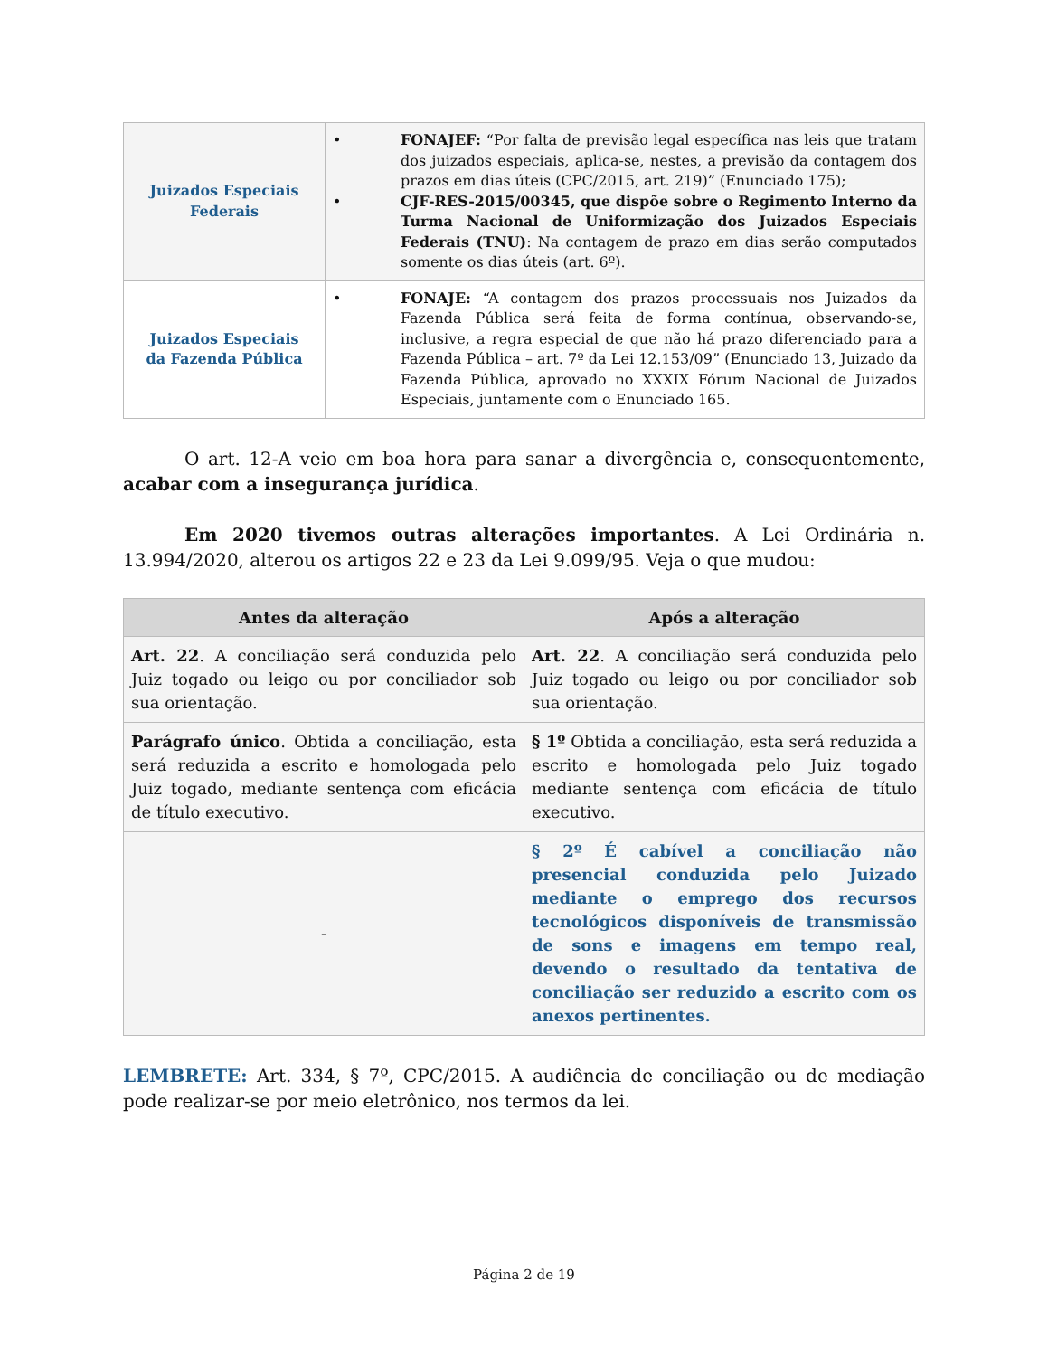| Juizados Especiais Federais | • FONAJEF: “Por falta de previsão legal específica nas leis que tratam dos juizados especiais, aplica-se, nestes, a previsão da contagem dos prazos em dias úteis (CPC/2015, art. 219)” (Enunciado 175); • CJF-RES-2015/00345, que dispõe sobre o Regimento Interno da Turma Nacional de Uniformização dos Juizados Especiais Federais (TNU) : Na contagem de prazo em dias serão computados somente os dias úteis (art. 6º). |
| Juizados Especiais da Fazenda Pública | • FONAJE: “A contagem dos prazos processuais nos Juizados da Fazenda Pública será feita de forma contínua, observando-se, inclusive, a regra especial de que não há prazo diferenciado para a Fazenda Pública – art. 7º da Lei 12.153/09” (Enunciado 13, Juizado da Fazenda Pública, aprovado no XXXIX Fórum Nacional de Juizados Especiais, juntamente com o Enunciado 165. |
O art. 12-A veio em boa hora para sanar a divergência e, consequentemente, acabar com a insegurança jurídica.
Em 2020 tivemos outras alterações importantes. A Lei Ordinária n. 13.994/2020, alterou os artigos 22 e 23 da Lei 9.099/95. Veja o que mudou:
| Antes da alteração | Após a alteração |
| --- | --- |
| Art. 22 . A conciliação será conduzida pelo Juiz togado ou leigo ou por conciliador sob sua orientação. | Art. 22 . A conciliação será conduzida pelo Juiz togado ou leigo ou por conciliador sob sua orientação. |
| Parágrafo único . Obtida a conciliação, esta será reduzida a escrito e homologada pelo Juiz togado, mediante sentença com eficácia de título executivo. | § 1º Obtida a conciliação, esta será reduzida a escrito e homologada pelo Juiz togado mediante sentença com eficácia de título executivo. |
| - | § 2º É cabível a conciliação não presencial conduzida pelo Juizado mediante o emprego dos recursos tecnológicos disponíveis de transmissão de sons e imagens em tempo real, devendo o resultado da tentativa de conciliação ser reduzido a escrito com os anexos pertinentes. |
LEMBRETE: Art. 334, § 7º, CPC/2015. A audiência de conciliação ou de mediação pode realizar-se por meio eletrônico, nos termos da lei.
Página 2 de 19